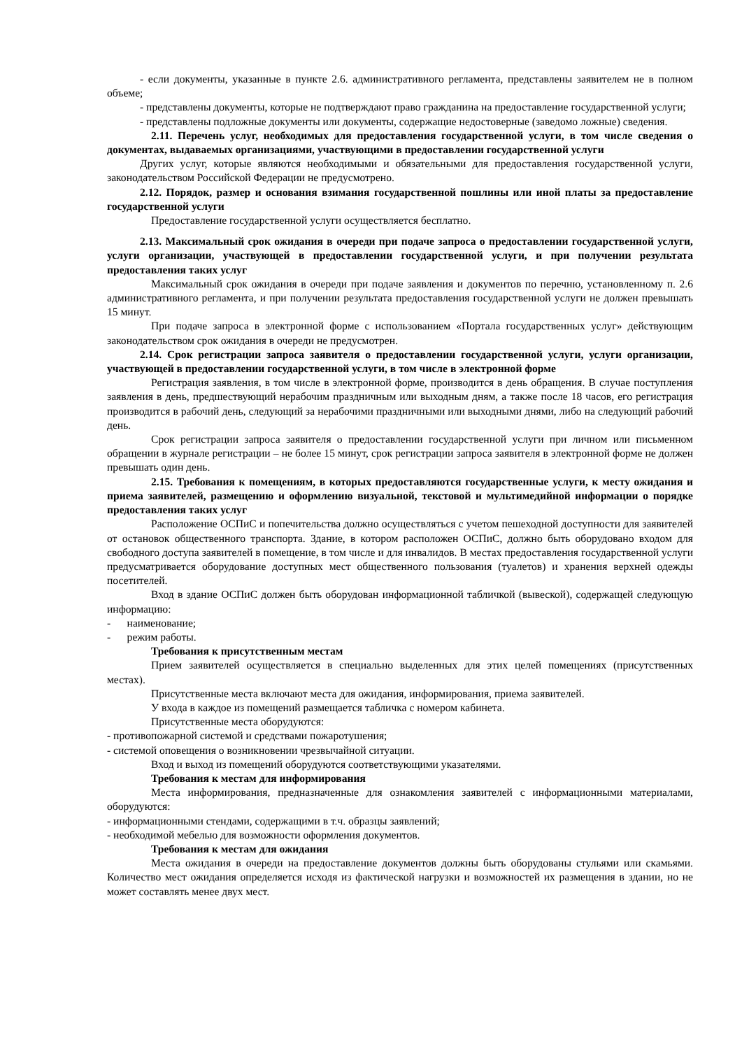- если документы, указанные в пункте 2.6. административного регламента, представлены заявителем не в полном объеме;
- представлены документы, которые не подтверждают право гражданина на предоставление государственной услуги;
- представлены подложные документы или документы, содержащие недостоверные (заведомо ложные) сведения.
2.11. Перечень услуг, необходимых для предоставления государственной услуги, в том числе сведения о документах, выдаваемых организациями, участвующими в предоставлении государственной услуги
Других услуг, которые являются необходимыми и обязательными для предоставления государственной услуги, законодательством Российской Федерации не предусмотрено.
2.12. Порядок, размер и основания взимания государственной пошлины или иной платы за предоставление государственной услуги
Предоставление государственной услуги осуществляется бесплатно.
2.13. Максимальный срок ожидания в очереди при подаче запроса о предоставлении государственной услуги, услуги организации, участвующей в предоставлении государственной услуги, и при получении результата предоставления таких услуг
Максимальный срок ожидания в очереди при подаче заявления и документов по перечню, установленному п. 2.6 административного регламента, и при получении результата предоставления государственной услуги не должен превышать 15 минут.
При подаче запроса в электронной форме с использованием «Портала государственных услуг» действующим законодательством срок ожидания в очереди не предусмотрен.
2.14. Срок регистрации запроса заявителя о предоставлении государственной услуги, услуги организации, участвующей в предоставлении государственной услуги, в том числе в электронной форме
Регистрация заявления, в том числе в электронной форме, производится в день обращения. В случае поступления заявления в день, предшествующий нерабочим праздничным или выходным дням, а также после 18 часов, его регистрация производится в рабочий день, следующий за нерабочими праздничными или выходными днями, либо на следующий рабочий день.
Срок регистрации запроса заявителя о предоставлении государственной услуги при личном или письменном обращении в журнале регистрации – не более 15 минут, срок регистрации запроса заявителя в электронной форме не должен превышать один день.
2.15. Требования к помещениям, в которых предоставляются государственные услуги, к месту ожидания и приема заявителей, размещению и оформлению визуальной, текстовой и мультимедийной информации о порядке предоставления таких услуг
Расположение ОСПиС и попечительства должно осуществляться с учетом пешеходной доступности для заявителей от остановок общественного транспорта. Здание, в котором расположен ОСПиС, должно быть оборудовано входом для свободного доступа заявителей в помещение, в том числе и для инвалидов. В местах предоставления государственной услуги предусматривается оборудование доступных мест общественного пользования (туалетов) и хранения верхней одежды посетителей.
Вход в здание ОСПиС должен быть оборудован информационной табличкой (вывеской), содержащей следующую информацию:
- наименование;
- режим работы.
Требования к присутственным местам
Прием заявителей осуществляется в специально выделенных для этих целей помещениях (присутственных местах).
Присутственные места включают места для ожидания, информирования, приема заявителей.
У входа в каждое из помещений размещается табличка с номером кабинета.
Присутственные места оборудуются:
- противопожарной системой и средствами пожаротушения;
- системой оповещения о возникновении чрезвычайной ситуации.
Вход и выход из помещений оборудуются соответствующими указателями.
Требования к местам для информирования
Места информирования, предназначенные для ознакомления заявителей с информационными материалами, оборудуются:
- информационными стендами, содержащими в т.ч. образцы заявлений;
- необходимой мебелью для возможности оформления документов.
Требования к местам для ожидания
Места ожидания в очереди на предоставление документов должны быть оборудованы стульями или скамьями. Количество мест ожидания определяется исходя из фактической нагрузки и возможностей их размещения в здании, но не может составлять менее двух мест.